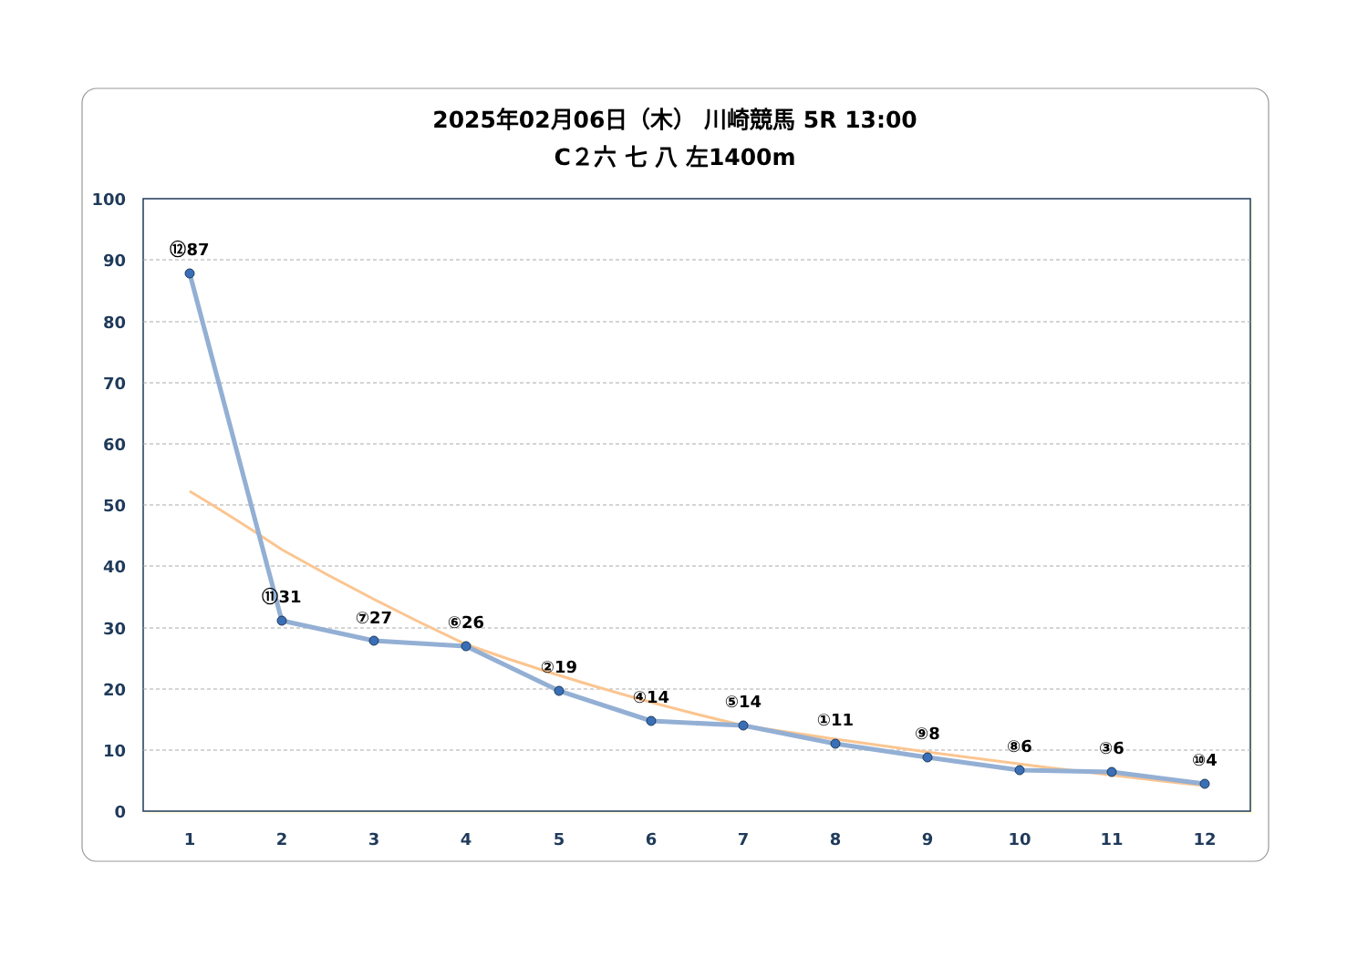2025年02月06日（木） 川崎競馬 5R 13:00
C２六 七 八 左1400m
100
90
80
70
60
50
40
30
20
10
0
⑫87
⑪31
⑦27
⑥26
②19
④14
⑤14
①11
⑨8
⑧6
③6
⑩4
1
2
3
4
5
6
7
8
9
10
11
12